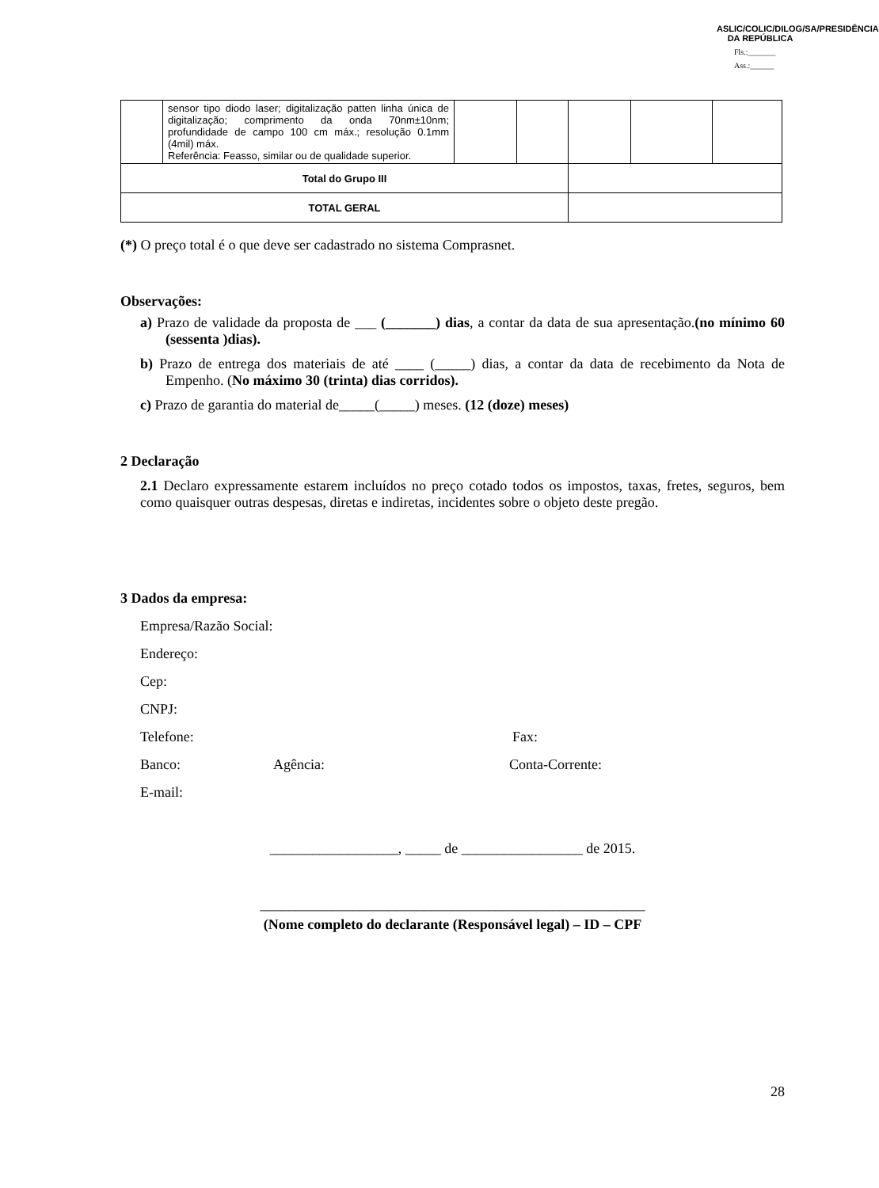ASLIC/COLIC/DILOG/SA/PRESIDÊNCIA DA REPÚBLICA
Fls.:_______
Ass.:______
| | sensor tipo diodo laser; digitalização patten linha única de digitalização; comprimento da onda 70nm±10nm; profundidade de campo 100 cm máx.; resolução 0.1mm (4mil) máx. Referência: Feasso, similar ou de qualidade superior. | | | | | |
| Total do Grupo III | | | | | | |
| TOTAL GERAL | | | | | | |
(*) O preço total é o que deve ser cadastrado no sistema Comprasnet.
Observações:
a) Prazo de validade da proposta de ___ (_______) dias, a contar da data de sua apresentação.(no mínimo 60 (sessenta )dias).
b) Prazo de entrega dos materiais de até ____ (_____) dias, a contar da data de recebimento da Nota de Empenho. (No máximo 30 (trinta) dias corridos).
c) Prazo de garantia do material de_____(_____) meses. (12 (doze) meses)
2 Declaração
2.1 Declaro expressamente estarem incluídos no preço cotado todos os impostos, taxas, fretes, seguros, bem como quaisquer outras despesas, diretas e indiretas, incidentes sobre o objeto deste pregão.
3 Dados da empresa:
Empresa/Razão Social:
Endereço:
Cep:
CNPJ:
Telefone: Fax:
Banco: Agência: Conta-Corrente:
E-mail:
__________________, _____ de _________________ de 2015.
______________________________________________________
(Nome completo do declarante (Responsável legal) – ID – CPF
28